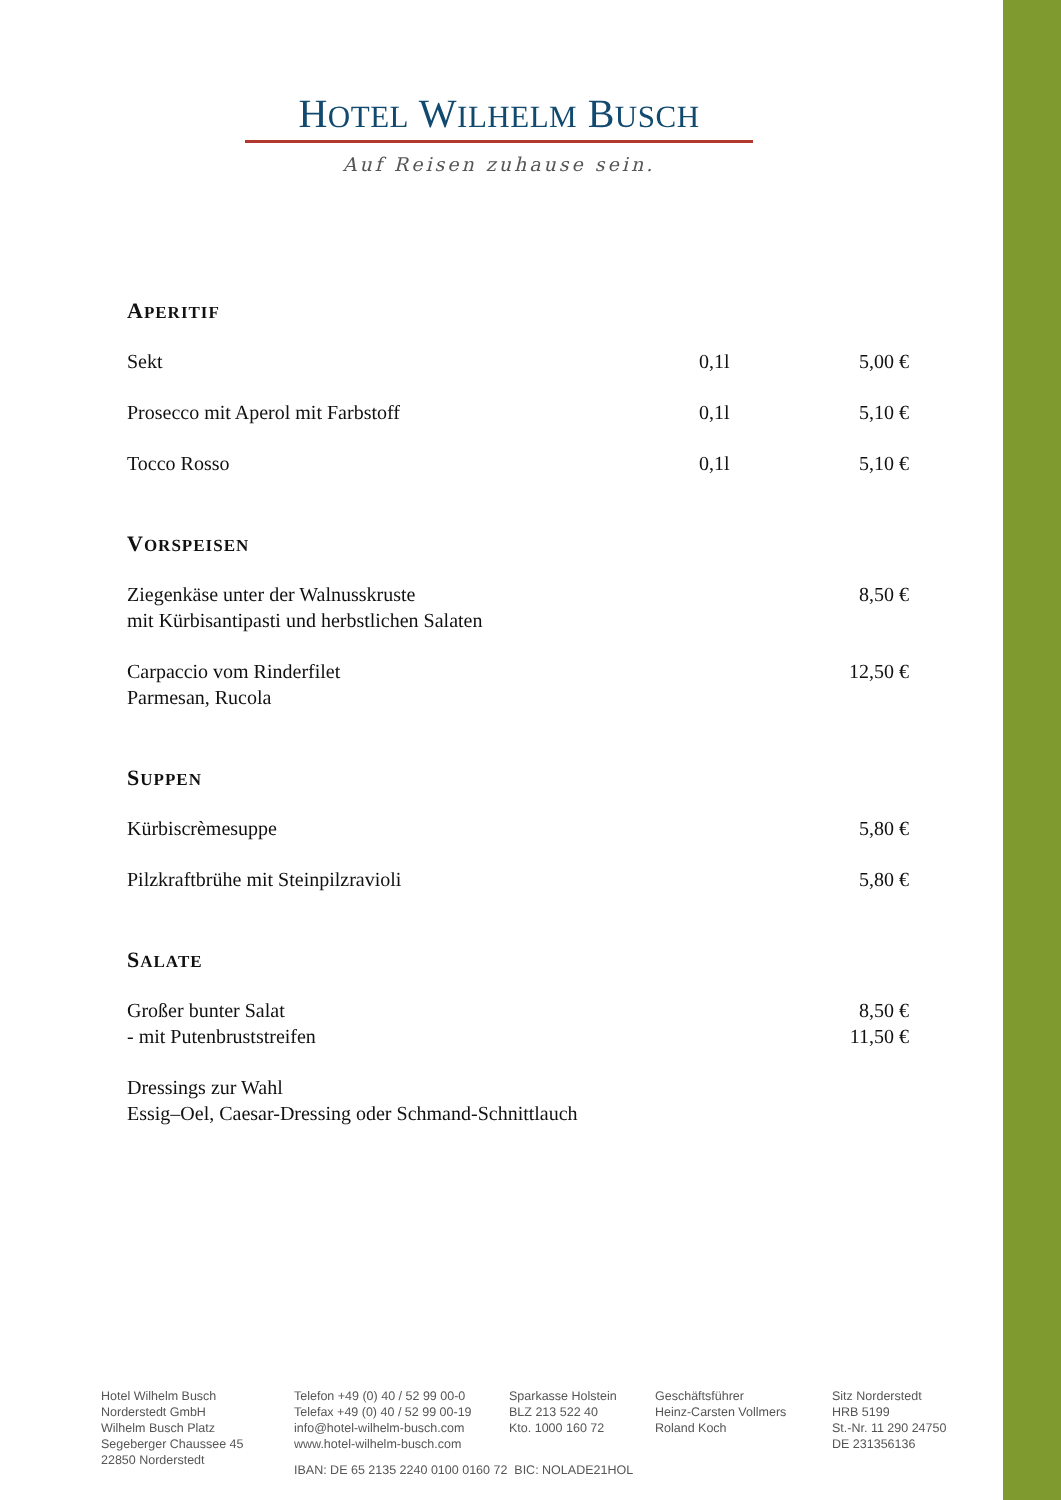HOTEL WILHELM BUSCH
Auf Reisen zuhause sein.
APERITIF
| Sekt | 0,1l | 5,00 € |
| Prosecco mit Aperol mit Farbstoff | 0,1l | 5,10 € |
| Tocco Rosso | 0,1l | 5,10 € |
VORSPEISEN
| Ziegenkäse unter der Walnusskruste mit Kürbisantipasti und herbstlichen Salaten | 8,50 € |
| Carpaccio vom Rinderfilet Parmesan, Rucola | 12,50 € |
SUPPEN
| Kürbiscrèmesuppe | 5,80 € |
| Pilzkraftbrühe mit Steinpilzravioli | 5,80 € |
SALATE
| Großer bunter Salat - mit Putenbruststreifen | 8,50 € 11,50 € |
| Dressings zur Wahl Essig–Oel, Caesar-Dressing oder Schmand-Schnittlauch | |
Hotel Wilhelm Busch
Norderstedt GmbH
Wilhelm Busch Platz
Segeberger Chaussee 45
22850 Norderstedt
Telefon +49 (0) 40 / 52 99 00-0
Telefax +49 (0) 40 / 52 99 00-19
info@hotel-wilhelm-busch.com
www.hotel-wilhelm-busch.com
Sparkasse Holstein
BLZ 213 522 40
Kto. 1000 160 72
Geschäftsführer
Heinz-Carsten Vollmers
Roland Koch
Sitz Norderstedt
HRB 5199
St.-Nr. 11 290 24750
DE 231356136
IBAN: DE 65 2135 2240 0100 0160 72 BIC: NOLADE21HOL